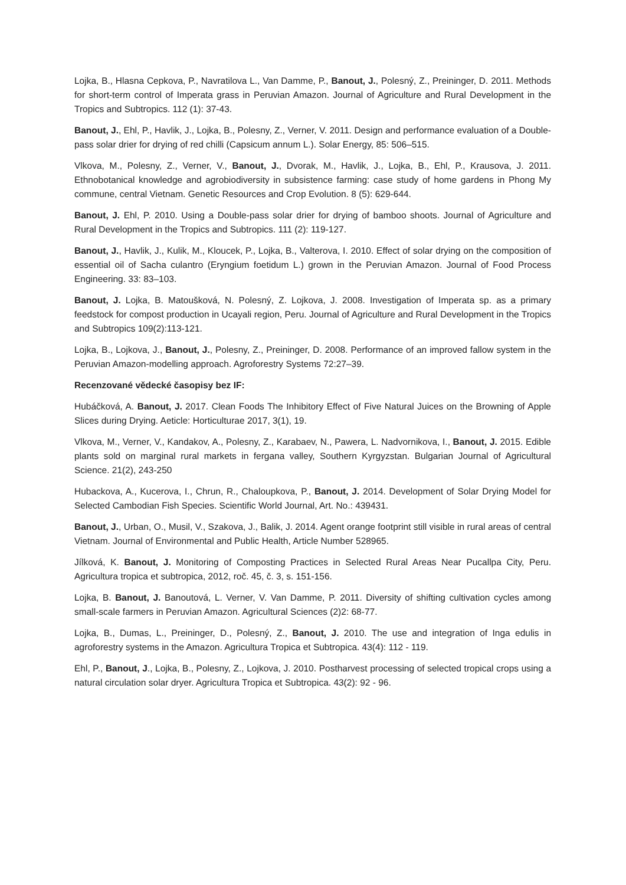Lojka, B., Hlasna Cepkova, P., Navratilova L., Van Damme, P., Banout, J., Polesný, Z., Preininger, D. 2011. Methods for short-term control of Imperata grass in Peruvian Amazon. Journal of Agriculture and Rural Development in the Tropics and Subtropics. 112 (1): 37-43.
Banout, J., Ehl, P., Havlik, J., Lojka, B., Polesny, Z., Verner, V. 2011. Design and performance evaluation of a Double-pass solar drier for drying of red chilli (Capsicum annum L.). Solar Energy, 85: 506–515.
Vlkova, M., Polesny, Z., Verner, V., Banout, J., Dvorak, M., Havlik, J., Lojka, B., Ehl, P., Krausova, J. 2011. Ethnobotanical knowledge and agrobiodiversity in subsistence farming: case study of home gardens in Phong My commune, central Vietnam. Genetic Resources and Crop Evolution. 8 (5): 629-644.
Banout, J. Ehl, P. 2010. Using a Double-pass solar drier for drying of bamboo shoots. Journal of Agriculture and Rural Development in the Tropics and Subtropics. 111 (2): 119-127.
Banout, J., Havlik, J., Kulik, M., Kloucek, P., Lojka, B., Valterova, I. 2010. Effect of solar drying on the composition of essential oil of Sacha culantro (Eryngium foetidum L.) grown in the Peruvian Amazon. Journal of Food Process Engineering. 33: 83–103.
Banout, J. Lojka, B. Matoušková, N. Polesný, Z. Lojkova, J. 2008. Investigation of Imperata sp. as a primary feedstock for compost production in Ucayali region, Peru. Journal of Agriculture and Rural Development in the Tropics and Subtropics 109(2):113-121.
Lojka, B., Lojkova, J., Banout, J., Polesny, Z., Preininger, D. 2008. Performance of an improved fallow system in the Peruvian Amazon-modelling approach. Agroforestry Systems 72:27–39.
Recenzované vědecké časopisy bez IF:
Hubáčková, A. Banout, J. 2017. Clean Foods The Inhibitory Effect of Five Natural Juices on the Browning of Apple Slices during Drying. Aeticle: Horticulturae 2017, 3(1), 19.
Vlkova, M., Verner, V., Kandakov, A., Polesny, Z., Karabaev, N., Pawera, L. Nadvornikova, I., Banout, J. 2015. Edible plants sold on marginal rural markets in fergana valley, Southern Kyrgyzstan. Bulgarian Journal of Agricultural Science. 21(2), 243-250
Hubackova, A., Kucerova, I., Chrun, R., Chaloupkova, P., Banout, J. 2014. Development of Solar Drying Model for Selected Cambodian Fish Species. Scientific World Journal, Art. No.: 439431.
Banout, J., Urban, O., Musil, V., Szakova, J., Balik, J. 2014. Agent orange footprint still visible in rural areas of central Vietnam. Journal of Environmental and Public Health, Article Number 528965.
Jílková, K. Banout, J. Monitoring of Composting Practices in Selected Rural Areas Near Pucallpa City, Peru. Agricultura tropica et subtropica, 2012, roč. 45, č. 3, s. 151-156.
Lojka, B. Banout, J. Banoutová, L. Verner, V. Van Damme, P. 2011. Diversity of shifting cultivation cycles among small-scale farmers in Peruvian Amazon. Agricultural Sciences (2)2: 68-77.
Lojka, B., Dumas, L., Preininger, D., Polesný, Z., Banout, J. 2010. The use and integration of Inga edulis in agroforestry systems in the Amazon. Agricultura Tropica et Subtropica. 43(4): 112 - 119.
Ehl, P., Banout, J., Lojka, B., Polesny, Z., Lojkova, J. 2010. Postharvest processing of selected tropical crops using a natural circulation solar dryer. Agricultura Tropica et Subtropica. 43(2): 92 - 96.